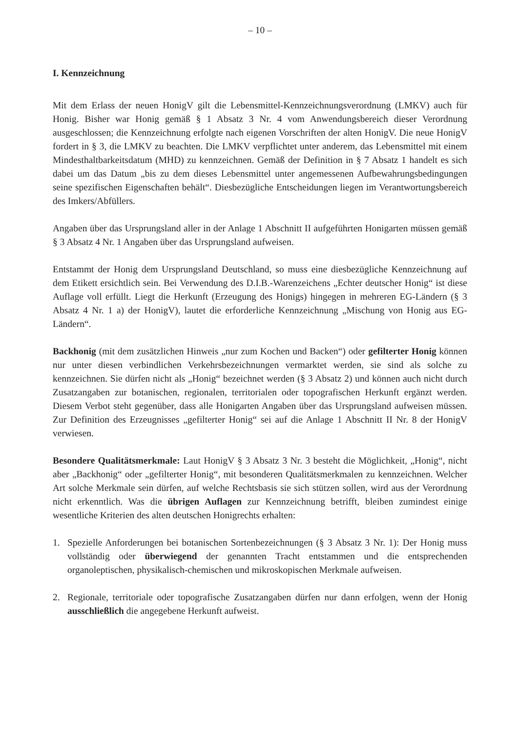– 10 –
I. Kennzeichnung
Mit dem Erlass der neuen HonigV gilt die Lebensmittel-Kennzeichnungsverordnung (LMKV) auch für Honig. Bisher war Honig gemäß § 1 Absatz 3 Nr. 4 vom Anwendungsbereich dieser Verordnung ausgeschlossen; die Kennzeichnung erfolgte nach eigenen Vorschriften der alten HonigV. Die neue HonigV fordert in § 3, die LMKV zu beachten. Die LMKV verpflichtet unter anderem, das Lebensmittel mit einem Mindesthaltbarkeitsdatum (MHD) zu kennzeichnen. Gemäß der Definition in § 7 Absatz 1 handelt es sich dabei um das Datum „bis zu dem dieses Lebensmittel unter angemessenen Aufbewahrungsbedingungen seine spezifischen Eigenschaften behält“. Diesbezügliche Entscheidungen liegen im Verantwortungsbereich des Imkers/Abfüllers.
Angaben über das Ursprungsland aller in der Anlage 1 Abschnitt II aufgeführten Honigarten müssen gemäß § 3 Absatz 4 Nr. 1 Angaben über das Ursprungsland aufweisen.
Entstammt der Honig dem Ursprungsland Deutschland, so muss eine diesbezügliche Kennzeichnung auf dem Etikett ersichtlich sein. Bei Verwendung des D.I.B.-Warenzeichens „Echter deutscher Honig“ ist diese Auflage voll erfüllt. Liegt die Herkunft (Erzeugung des Honigs) hingegen in mehreren EG-Ländern (§ 3 Absatz 4 Nr. 1 a) der HonigV), lautet die erforderliche Kennzeichnung „Mischung von Honig aus EG-Ländern“.
Backhonig (mit dem zusätzlichen Hinweis „nur zum Kochen und Backen“) oder gefilterter Honig können nur unter diesen verbindlichen Verkehrsbezeichnungen vermarktet werden, sie sind als solche zu kennzeichnen. Sie dürfen nicht als „Honig“ bezeichnet werden (§ 3 Absatz 2) und können auch nicht durch Zusatzangaben zur botanischen, regionalen, territorialen oder topografischen Herkunft ergänzt werden. Diesem Verbot steht gegenüber, dass alle Honigarten Angaben über das Ursprungsland aufweisen müssen. Zur Definition des Erzeugnisses „gefilterter Honig“ sei auf die Anlage 1 Abschnitt II Nr. 8 der HonigV verwiesen.
Besondere Qualitätsmerkmale: Laut HonigV § 3 Absatz 3 Nr. 3 besteht die Möglichkeit, „Honig“, nicht aber „Backhonig“ oder „gefilterter Honig“, mit besonderen Qualitätsmerkmalen zu kennzeichnen. Welcher Art solche Merkmale sein dürfen, auf welche Rechtsbasis sie sich stützen sollen, wird aus der Verordnung nicht erkenntlich. Was die übrigen Auflagen zur Kennzeichnung betrifft, bleiben zumindest einige wesentliche Kriterien des alten deutschen Honigrechts erhalten:
1. Spezielle Anforderungen bei botanischen Sortenbezeichnungen (§ 3 Absatz 3 Nr. 1): Der Honig muss vollständig oder überwiegend der genannten Tracht entstammen und die entsprechenden organoleptischen, physikalisch-chemischen und mikroskopischen Merkmale aufweisen.
2. Regionale, territoriale oder topografische Zusatzangaben dürfen nur dann erfolgen, wenn der Honig ausschließlich die angegebene Herkunft aufweist.